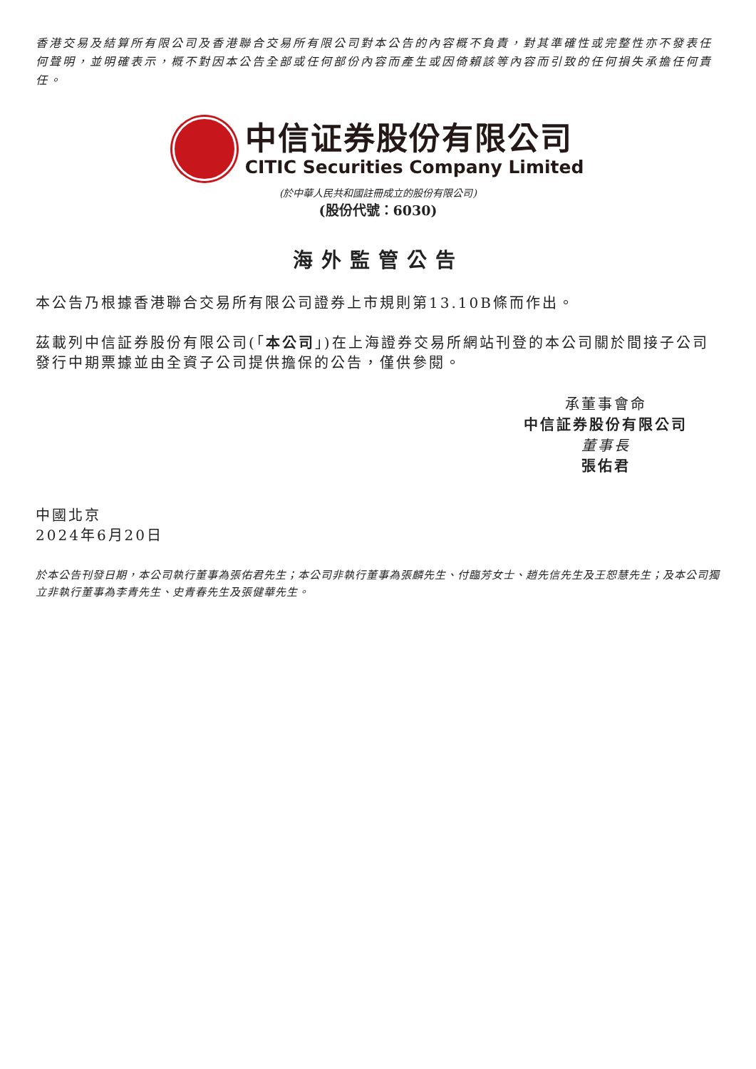香港交易及結算所有限公司及香港聯合交易所有限公司對本公告的內容概不負責，對其準確性或完整性亦不發表任何聲明，並明確表示，概不對因本公告全部或任何部份內容而產生或因倚賴該等內容而引致的任何損失承擔任何責任。
中信证券股份有限公司
CITIC Securities Company Limited
(於中華人民共和國註冊成立的股份有限公司)
(股份代號：6030)
海外監管公告
本公告乃根據香港聯合交易所有限公司證券上市規則第13.10B條而作出。
茲載列中信証券股份有限公司(「本公司」)在上海證券交易所網站刊登的本公司關於間接子公司發行中期票據並由全資子公司提供擔保的公告，僅供參閱。
承董事會命
中信証券股份有限公司
董事長
張佑君
中國北京
2024年6月20日
於本公告刊發日期，本公司執行董事為張佑君先生；本公司非執行董事為張麟先生、付臨芳女士、趙先信先生及王恕慧先生；及本公司獨立非執行董事為李青先生、史青春先生及張健華先生。